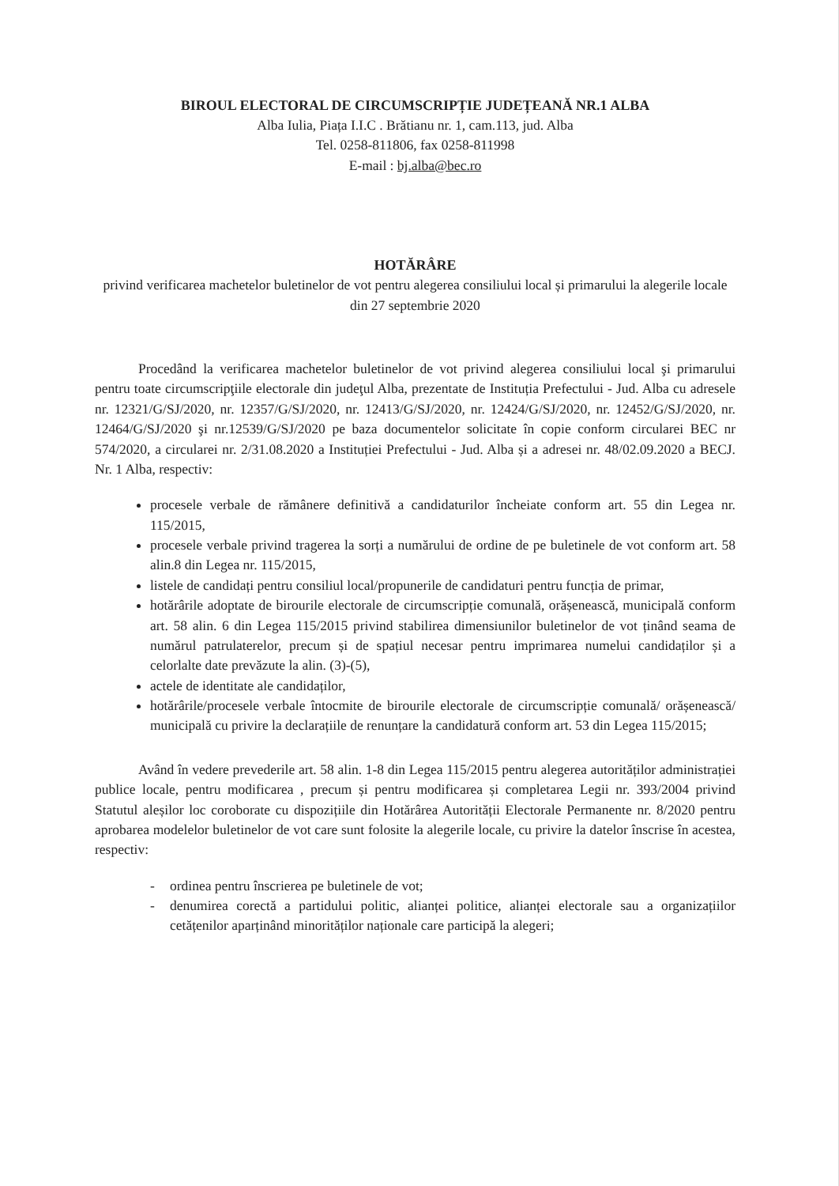BIROUL ELECTORAL DE CIRCUMSCRIPȚIE JUDEȚEANĂ NR.1 ALBA
Alba Iulia, Piața I.I.C . Brătianu nr. 1, cam.113, jud. Alba
Tel. 0258-811806, fax 0258-811998
E-mail : bj.alba@bec.ro
HOTĂRÂRE
privind verificarea machetelor buletinelor de vot pentru alegerea consiliului local și primarului la alegerile locale din 27 septembrie 2020
Procedând la verificarea machetelor buletinelor de vot privind alegerea consiliului local şi primarului pentru toate circumscripţiile electorale din judeţul Alba, prezentate de Instituția Prefectului - Jud. Alba cu adresele nr. 12321/G/SJ/2020, nr. 12357/G/SJ/2020, nr. 12413/G/SJ/2020, nr. 12424/G/SJ/2020, nr. 12452/G/SJ/2020, nr. 12464/G/SJ/2020 şi nr.12539/G/SJ/2020 pe baza documentelor solicitate în copie conform circularei BEC nr 574/2020, a circularei nr. 2/31.08.2020 a Instituției Prefectului - Jud. Alba și a adresei nr. 48/02.09.2020 a BECJ. Nr. 1 Alba, respectiv:
procesele verbale de rămânere definitivă a candidaturilor încheiate conform art. 55 din Legea nr. 115/2015,
procesele verbale privind tragerea la sorți a numărului de ordine de pe buletinele de vot conform art. 58 alin.8 din Legea nr. 115/2015,
listele de candidați pentru consiliul local/propunerile de candidaturi pentru funcția de primar,
hotărârile adoptate de birourile electorale de circumscripție comunală, orășenească, municipală conform art. 58 alin. 6 din Legea 115/2015 privind stabilirea dimensiunilor buletinelor de vot ținând seama de numărul patrulaterelor, precum și de spațiul necesar pentru imprimarea numelui candidaților și a celorlalte date prevăzute la alin. (3)-(5),
actele de identitate ale candidaților,
hotărârile/procesele verbale întocmite de birourile electorale de circumscripție comunală/ orășenească/ municipală cu privire la declarațiile de renunțare la candidatură conform art. 53 din Legea 115/2015;
Având în vedere prevederile art. 58 alin. 1-8 din Legea 115/2015 pentru alegerea autorităților administrației publice locale, pentru modificarea , precum și pentru modificarea și completarea Legii nr. 393/2004 privind Statutul aleșilor loc coroborate cu dispozițiile din Hotărârea Autorității Electorale Permanente nr. 8/2020 pentru aprobarea modelelor buletinelor de vot care sunt folosite la alegerile locale, cu privire la datelor înscrise în acestea, respectiv:
- ordinea pentru înscrierea pe buletinele de vot;
- denumirea corectă a partidului politic, alianței politice, alianței electorale sau a organizațiilor cetățenilor aparținând minorităților naționale care participă la alegeri;